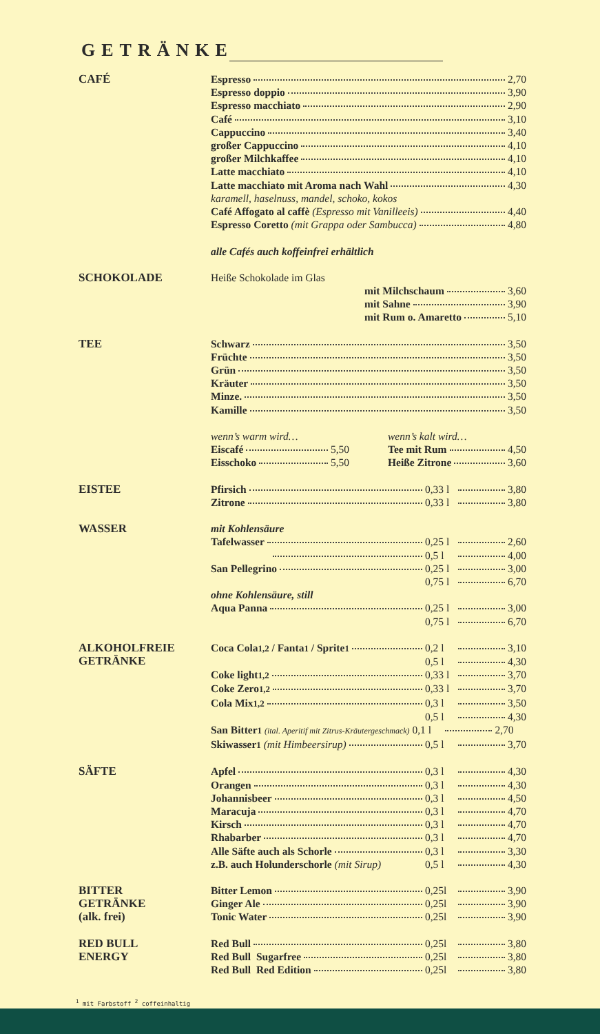GETRÄNKE
CAFÉ
Espresso 2,70
Espresso doppio 3,90
Espresso macchiato 2,90
Café 3,10
Cappuccino 3,40
großer Cappuccino 4,10
großer Milchkaffee 4,10
Latte macchiato 4,10
Latte macchiato mit Aroma nach Wahl 4,30
karamell, haselnuss, mandel, schoko, kokos
Café Affogato al caffè (Espresso mit Vanilleeis) 4,40
Espresso Coretto (mit Grappa oder Sambucca) 4,80
alle Cafés auch koffeinfrei erhältlich
SCHOKOLADE
Heiße Schokolade im Glas
mit Milchschaum 3,60
mit Sahne 3,90
mit Rum o. Amaretto 5,10
TEE
Schwarz 3,50
Früchte 3,50
Grün 3,50
Kräuter 3,50
Minze. 3,50
Kamille 3,50
wenn’s warm wird…
Eiscafé 5,50
Eisschoko 5,50
wenn’s kalt wird…
Tee mit Rum 4,50
Heiße Zitrone 3,60
EISTEE
Pfirsich 0,33 l 3,80
Zitrone 0,33 l 3,80
WASSER
mit Kohlensäure
Tafelwasser 0,25 l 2,60
0,5 l 4,00
San Pellegrino 0,25 l 3,00
0,75 l 6,70
ohne Kohlensäure, still
Aqua Panna 0,25 l 3,00
0,75 l 6,70
ALKOHOLFREIE
GETRÄNKE
Coca Cola<sup>1,2</sup> / Fanta<sup>1</sup> / Sprite<sup>1</sup> 0,2 l 3,10
0,5 l 4,30
Coke light<sup>1,2</sup> 0,33 l 3,70
Coke Zero<sup>1,2</sup> 0,33 l 3,70
Cola Mix<sup>1,2</sup> 0,3 l 3,50
0,5 l 4,30
San Bitter<sup>1</sup> (ital. Aperitif mit Zitrus-Kräutergeschmack) 0,1 l 2,70
Skiwasser<sup>1</sup> (mit Himbeersirup) 0,5 l 3,70
SÄFTE
Apfel 0,3 l 4,30
Orangen 0,3 l 4,30
Johannisbeer 0,3 l 4,50
Maracuja 0,3 l 4,70
Kirsch 0,3 l 4,70
Rhabarber 0,3 l 4,70
Alle Säfte auch als Schorle 0,3 l 3,30
z.B. auch Holunderschorle (mit Sirup) 0,5 l 4,30
BITTER
GETRÄNKE
(alk. frei)
Bitter Lemon 0,25l 3,90
Ginger Ale 0,25l 3,90
Tonic Water 0,25l 3,90
RED BULL
ENERGY
Red Bull 0,25l 3,80
Red Bull Sugarfree 0,25l 3,80
Red Bull Red Edition 0,25l 3,80
<sup>1</sup> mit Farbstoff <sup>2</sup> coffeinhaltig